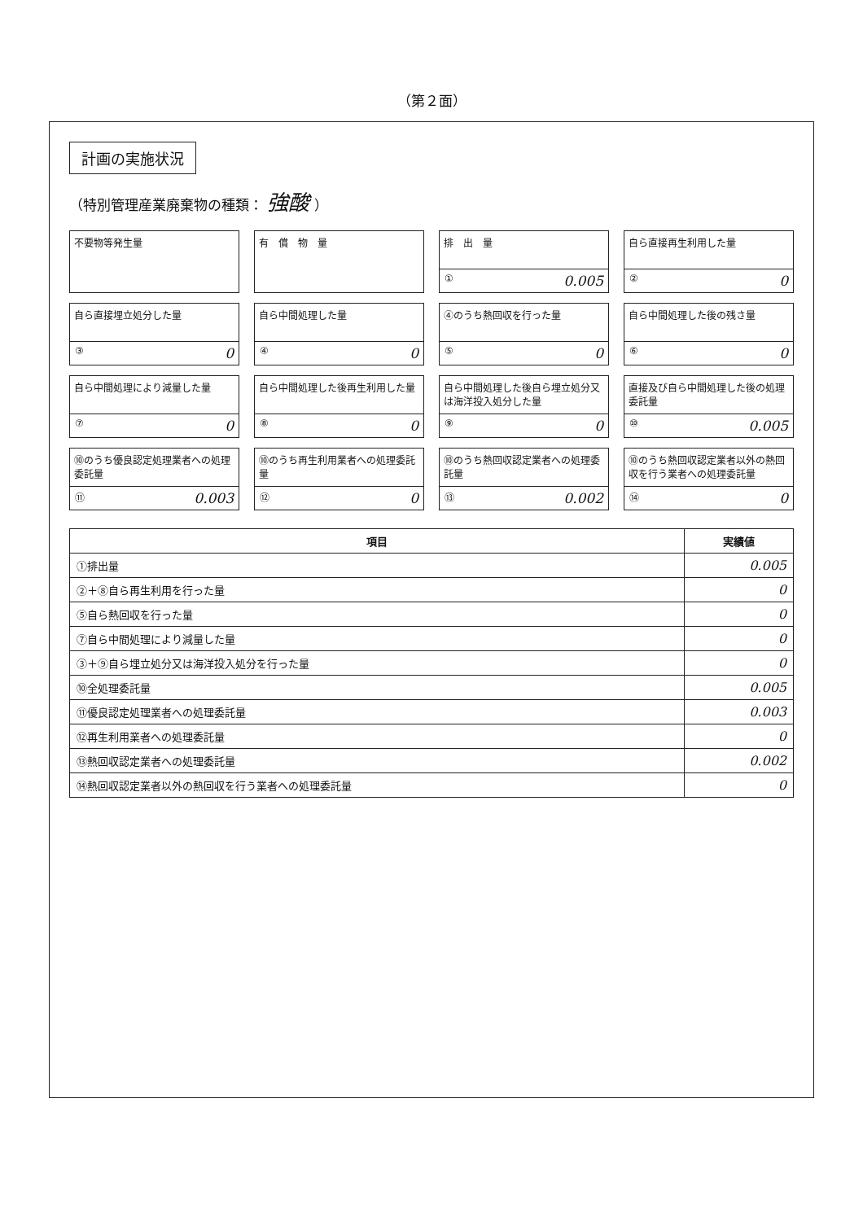（第２面）
計画の実施状況
（特別管理産業廃棄物の種類： 強酸 ）
不要物等発生量
有　償　物　量
排　出　量
① 0.005
自ら直接再生利用した量
② 0
自ら直接埋立処分した量
③ 0
自ら中間処理した量
④ 0
④のうち熱回収を行った量
⑤ 0
自ら中間処理した後の残さ量
⑥ 0
自ら中間処理により減量した量
⑦ 0
自ら中間処理した後再生利用した量
⑧ 0
自ら中間処理した後自ら埋立処分又は海洋投入処分した量
⑨ 0
直接及び自ら中間処理した後の処理委託量
⑩ 0.005
⑩のうち優良認定処理業者への処理委託量
⑪ 0.003
⑩のうち再生利用業者への処理委託量
⑫ 0
⑩のうち熱回収認定業者への処理委託量
⑬ 0.002
⑩のうち熱回収認定業者以外の熱回収を行う業者への処理委託量
⑭ 0
| 項目 | 実績値 |
| --- | --- |
| ①排出量 | 0.005 |
| ②＋⑧自ら再生利用を行った量 | 0 |
| ⑤自ら熱回収を行った量 | 0 |
| ⑦自ら中間処理により減量した量 | 0 |
| ③＋⑨自ら埋立処分又は海洋投入処分を行った量 | 0 |
| ⑩全処理委託量 | 0.005 |
| ⑪優良認定処理業者への処理委託量 | 0.003 |
| ⑫再生利用業者への処理委託量 | 0 |
| ⑬熱回収認定業者への処理委託量 | 0.002 |
| ⑭熱回収認定業者以外の熱回収を行う業者への処理委託量 | 0 |